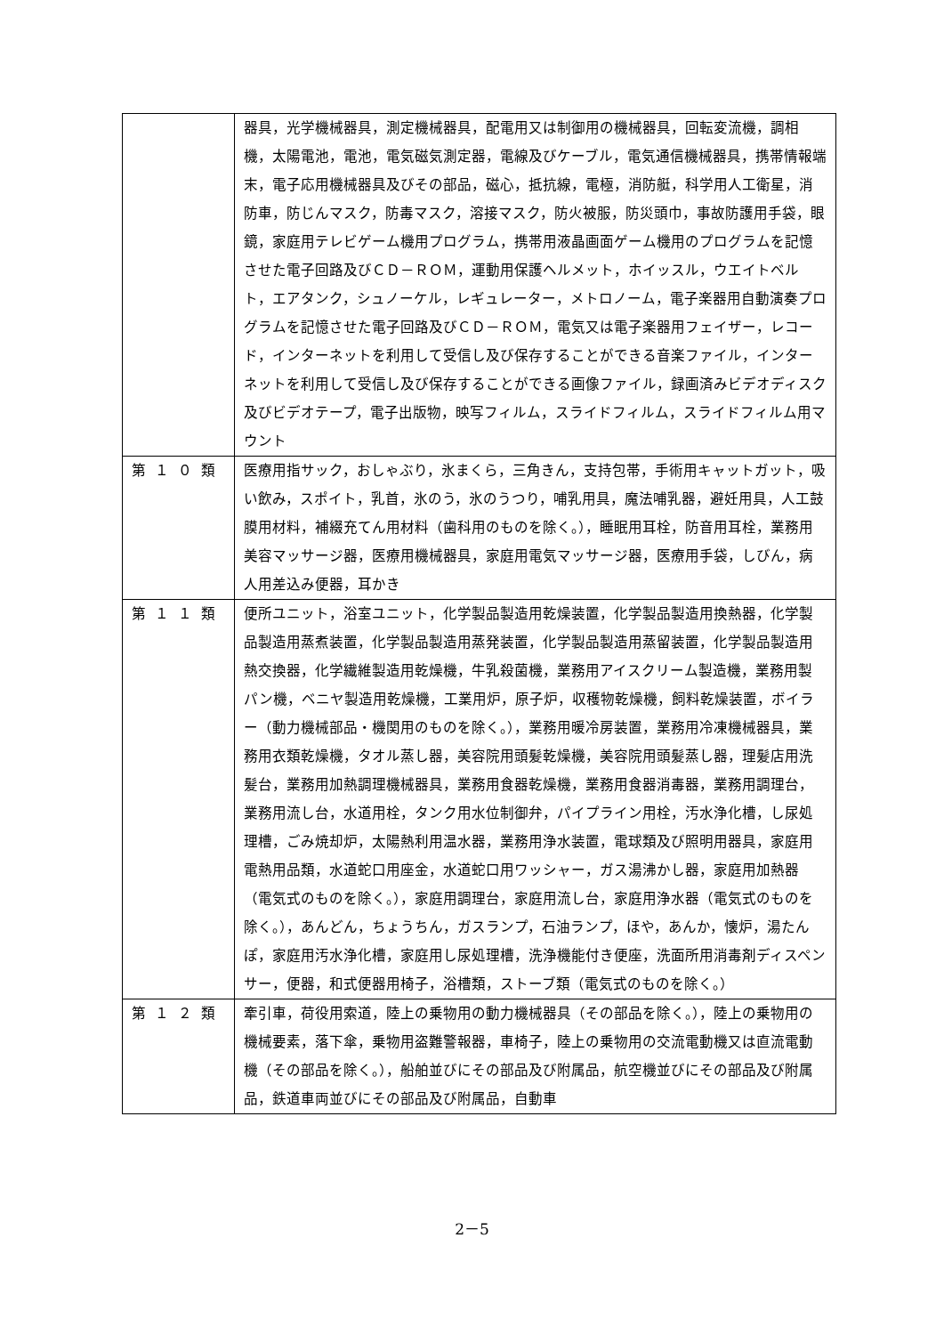| | 器具，光学機械器具，測定機械器具，配電用又は制御用の機械器具，回転変流機，調相機，太陽電池，電池，電気磁気測定器，電線及びケーブル，電気通信機械器具，携帯情報端末，電子応用機械器具及びその部品，磁心，抵抗線，電極，消防艇，科学用人工衛星，消防車，防じんマスク，防毒マスク，溶接マスク，防火被服，防災頭巾，事故防護用手袋，眼鏡，家庭用テレビゲーム機用プログラム，携帯用液晶画面ゲーム機用のプログラムを記憶させた電子回路及びＣＤ－ＲＯＭ，運動用保護ヘルメット，ホイッスル，ウエイトベルト，エアタンク，シュノーケル，レギュレーター，メトロノーム，電子楽器用自動演奏プログラムを記憶させた電子回路及びＣＤ－ＲＯＭ，電気又は電子楽器用フェイザー，レコード，インターネットを利用して受信し及び保存することができる音楽ファイル，インターネットを利用して受信し及び保存することができる画像ファイル，録画済みビデオディスク及びビデオテープ，電子出版物，映写フィルム，スライドフィルム，スライドフィルム用マウント |
| 第１０類 | 医療用指サック，おしゃぶり，氷まくら，三角きん，支持包帯，手術用キャットガット，吸い飲み，スポイト，乳首，氷のう，氷のうつり，哺乳用具，魔法哺乳器，避妊用具，人工鼓膜用材料，補綴充てん用材料（歯科用のものを除く。），睡眠用耳栓，防音用耳栓，業務用美容マッサージ器，医療用機械器具，家庭用電気マッサージ器，医療用手袋，しびん，病人用差込み便器，耳かき |
| 第１１類 | 便所ユニット，浴室ユニット，化学製品製造用乾燥装置，化学製品製造用換熱器，化学製品製造用蒸煮装置，化学製品製造用蒸発装置，化学製品製造用蒸留装置，化学製品製造用熱交換器，化学繊維製造用乾燥機，牛乳殺菌機，業務用アイスクリーム製造機，業務用製パン機，ベニヤ製造用乾燥機，工業用炉，原子炉，収穫物乾燥機，飼料乾燥装置，ボイラー（動力機械部品・機関用のものを除く。），業務用暖冷房装置，業務用冷凍機械器具，業務用衣類乾燥機，タオル蒸し器，美容院用頭髪乾燥機，美容院用頭髪蒸し器，理髪店用洗髪台，業務用加熱調理機械器具，業務用食器乾燥機，業務用食器消毒器，業務用調理台，業務用流し台，水道用栓，タンク用水位制御弁，パイプライン用栓，汚水浄化槽，し尿処理槽，ごみ焼却炉，太陽熱利用温水器，業務用浄水装置，電球類及び照明用器具，家庭用電熱用品類，水道蛇口用座金，水道蛇口用ワッシャー，ガス湯沸かし器，家庭用加熱器（電気式のものを除く。），家庭用調理台，家庭用流し台，家庭用浄水器（電気式のものを除く。），あんどん，ちょうちん，ガスランプ，石油ランプ，ほや，あんか，懐炉，湯たんぽ，家庭用汚水浄化槽，家庭用し尿処理槽，洗浄機能付き便座，洗面所用消毒剤ディスペンサー，便器，和式便器用椅子，浴槽類，ストーブ類（電気式のものを除く。） |
| 第１２類 | 牽引車，荷役用索道，陸上の乗物用の動力機械器具（その部品を除く。），陸上の乗物用の機械要素，落下傘，乗物用盗難警報器，車椅子，陸上の乗物用の交流電動機又は直流電動機（その部品を除く。），船舶並びにその部品及び附属品，航空機並びにその部品及び附属品，鉄道車両並びにその部品及び附属品，自動車 |
2－5